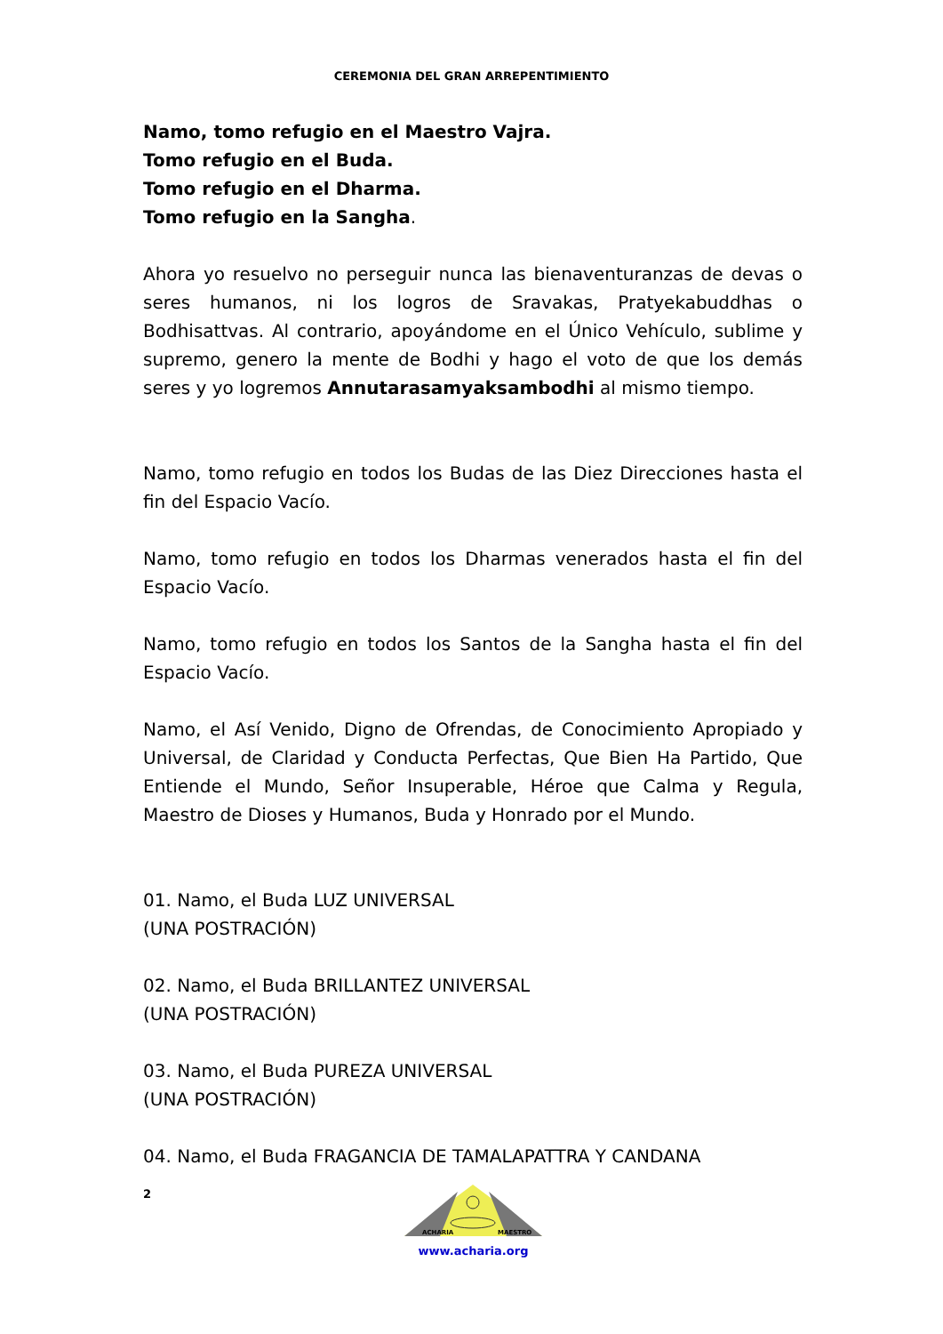CEREMONIA DEL GRAN ARREPENTIMIENTO
Namo, tomo refugio en el Maestro Vajra.
Tomo refugio en el Buda.
Tomo refugio en el Dharma.
Tomo refugio en la Sangha.
Ahora yo resuelvo no perseguir nunca las bienaventuranzas de devas o seres humanos, ni los logros de Sravakas, Pratyekabuddhas o Bodhisattvas. Al contrario, apoyándome en el Único Vehículo, sublime y supremo, genero la mente de Bodhi y hago el voto de que los demás seres y yo logremos Annutarasamyaksambodhi al mismo tiempo.
Namo, tomo refugio en todos los Budas de las Diez Direcciones hasta el fin del Espacio Vacío.
Namo, tomo refugio en todos los Dharmas venerados hasta el fin del Espacio Vacío.
Namo, tomo refugio en todos los Santos de la Sangha hasta el fin del Espacio Vacío.
Namo, el Así Venido, Digno de Ofrendas, de Conocimiento Apropiado y Universal, de Claridad y Conducta Perfectas, Que Bien Ha Partido, Que Entiende el Mundo, Señor Insuperable, Héroe que Calma y Regula, Maestro de Dioses y Humanos, Buda y Honrado por el Mundo.
01. Namo, el Buda LUZ UNIVERSAL
(UNA POSTRACIÓN)
02. Namo, el Buda BRILLANTEZ UNIVERSAL
(UNA POSTRACIÓN)
03. Namo, el Buda PUREZA UNIVERSAL
(UNA POSTRACIÓN)
04. Namo, el Buda FRAGANCIA DE TAMALAPATTRA Y CANDANA
2
ACHARIA
MAESTRO
www.acharia.org